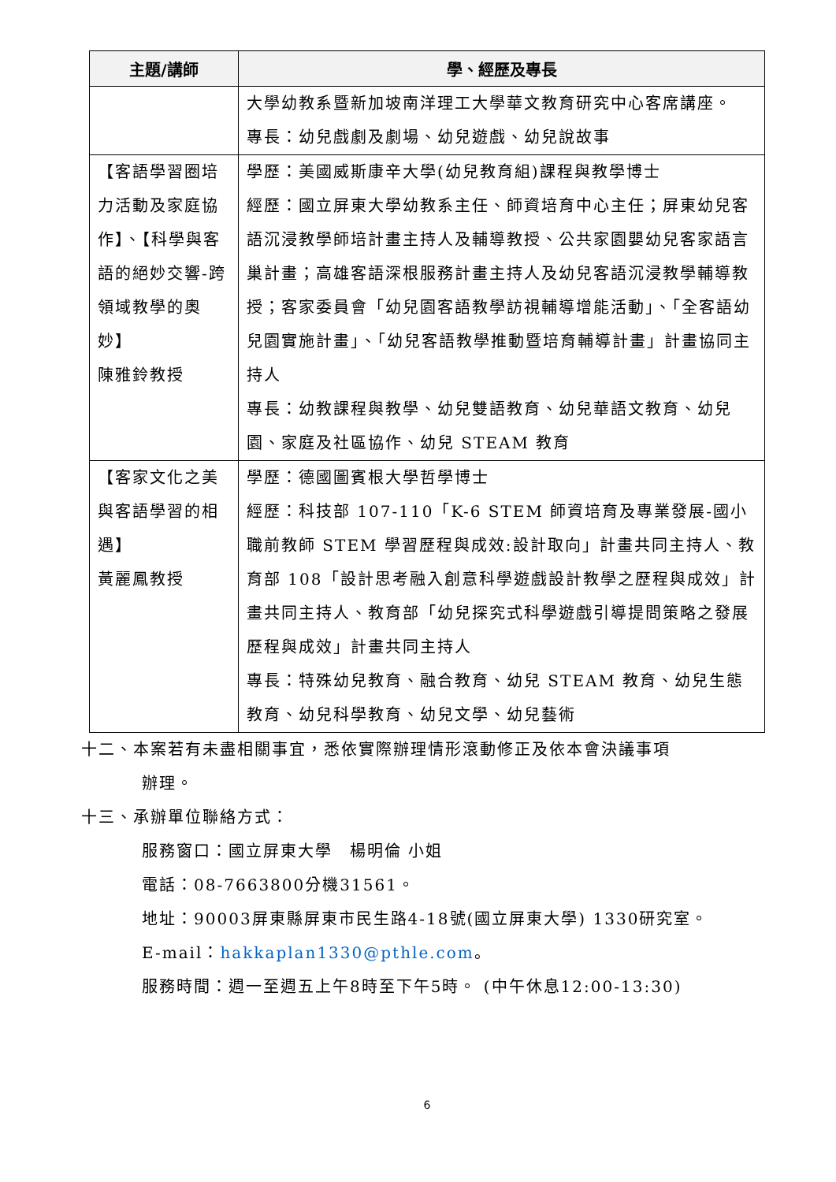| 主題/講師 | 學、經歷及專長 |
| --- | --- |
| | 大學幼教系暨新加坡南洋理工大學華文教育研究中心客席講座。 專長：幼兒戲劇及劇場、幼兒遊戲、幼兒說故事 |
| 【客語學習圈培力活動及家庭協作】、【科學與客語的絕妙交響-跨領域教學的奧妙】 陳雅鈴教授 | 學歷：美國威斯康辛大學(幼兒教育組)課程與教學博士 經歷：國立屏東大學幼教系主任、師資培育中心主任；屏東幼兒客語沉浸教學師培計畫主持人及輔導教授、公共家園嬰幼兒客家語言巢計畫；高雄客語深根服務計畫主持人及幼兒客語沉浸教學輔導教授；客家委員會「幼兒園客語教學訪視輔導增能活動」、「全客語幼兒園實施計畫」、「幼兒客語教學推動暨培育輔導計畫」計畫協同主持人 專長：幼教課程與教學、幼兒雙語教育、幼兒華語文教育、幼兒園、家庭及社區協作、幼兒 STEAM 教育 |
| 【客家文化之美與客語學習的相遇】 黃麗鳳教授 | 學歷：德國圖賓根大學哲學博士 經歷：科技部 107-110「K-6 STEM 師資培育及專業發展-國小職前教師 STEM 學習歷程與成效:設計取向」計畫共同主持人、教育部 108「設計思考融入創意科學遊戲設計教學之歷程與成效」計畫共同主持人、教育部「幼兒探究式科學遊戲引導提問策略之發展歷程與成效」計畫共同主持人 專長：特殊幼兒教育、融合教育、幼兒 STEAM 教育、幼兒生態教育、幼兒科學教育、幼兒文學、幼兒藝術 |
十二、本案若有未盡相關事宜，悉依實際辦理情形滾動修正及依本會決議事項
辦理。
十三、承辦單位聯絡方式：
服務窗口：國立屏東大學　楊明倫 小姐
電話：08-7663800分機31561。
地址：90003屏東縣屏東市民生路4-18號(國立屏東大學) 1330研究室。
E-mail：hakkaplan1330@pthle.com。
服務時間：週一至週五上午8時至下午5時。 (中午休息12:00-13:30)
6